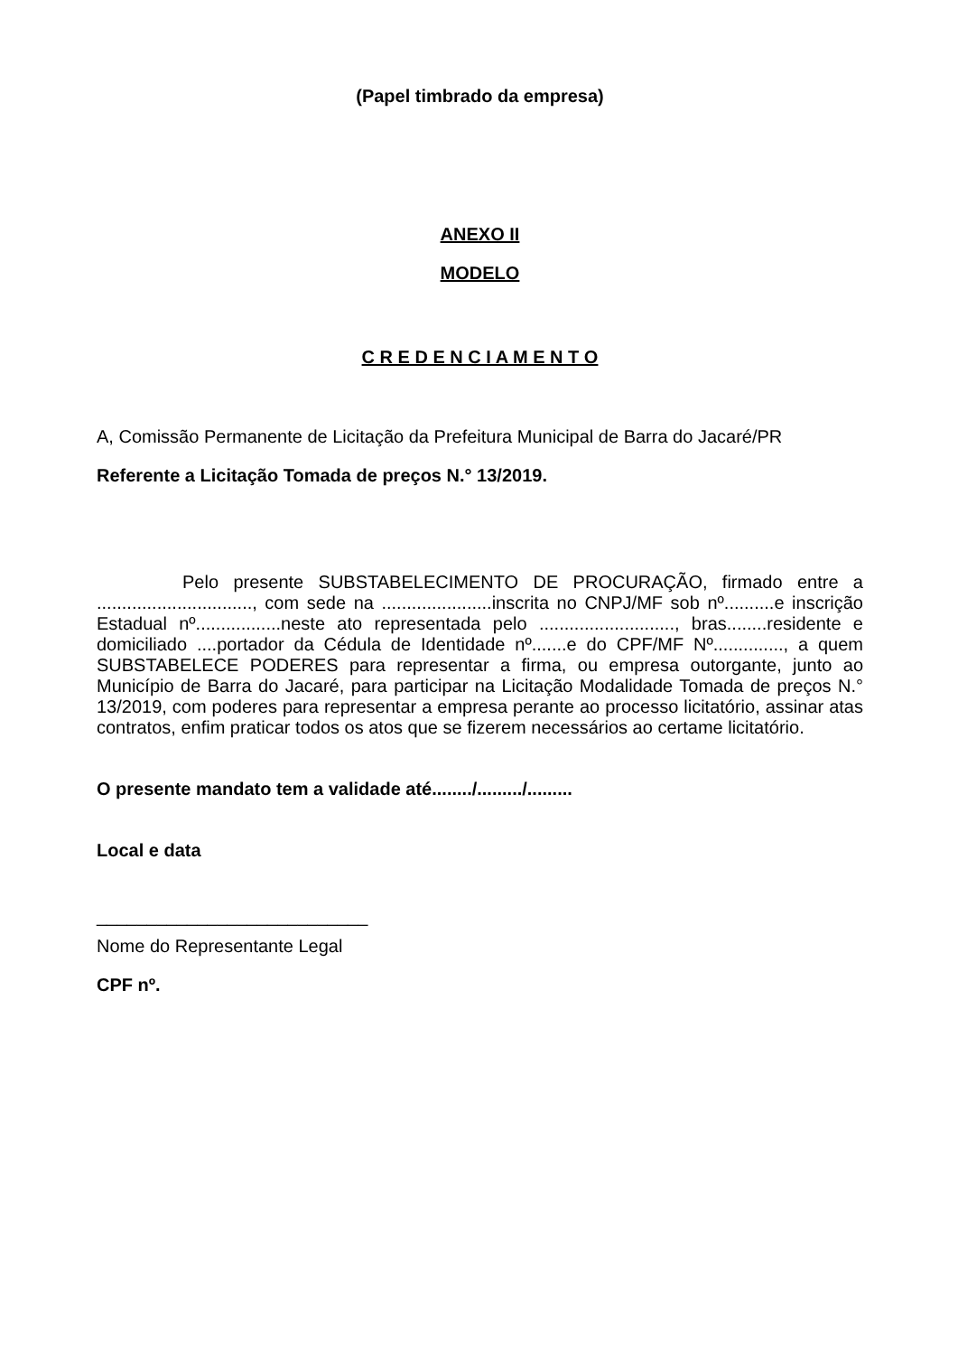(Papel timbrado da empresa)
ANEXO II
MODELO
C R E D E N C I A M E N T O
A, Comissão Permanente de Licitação da Prefeitura Municipal de Barra do Jacaré/PR
Referente a Licitação Tomada de preços N.° 13/2019.
Pelo presente SUBSTABELECIMENTO DE PROCURAÇÃO, firmado entre a ..............................., com sede na ......................inscrita no CNPJ/MF sob nº..........e inscrição Estadual nº.................neste ato representada pelo ..........................., bras........residente e domiciliado ....portador da Cédula de Identidade nº.......e do CPF/MF Nº.............., a quem SUBSTABELECE PODERES para representar a firma, ou empresa outorgante, junto ao Município de Barra do Jacaré, para participar na Licitação Modalidade Tomada de preços N.° 13/2019, com poderes para representar a empresa perante ao processo licitatório, assinar atas contratos, enfim praticar todos os atos que se fizerem necessários ao certame licitatório.
O presente mandato tem a validade até......../........./.........
Local e data
___________________________
Nome do Representante Legal
CPF nº.